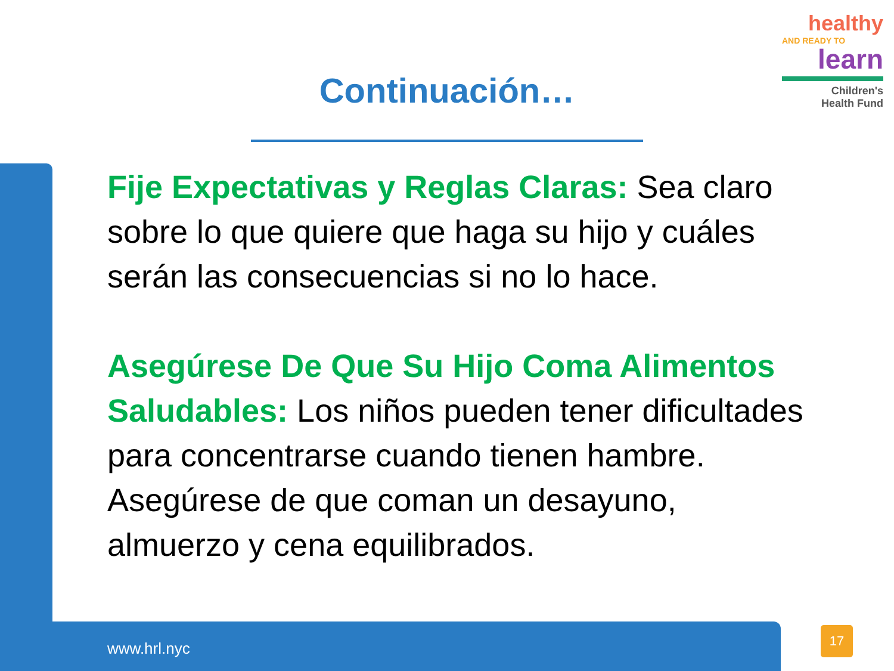healthy
AND READY TO
learn
Children's
Health Fund
Continuación…
Fije Expectativas y Reglas Claras: Sea claro sobre lo que quiere que haga su hijo y cuáles serán las consecuencias si no lo hace.
Asegúrese De Que Su Hijo Coma Alimentos Saludables: Los niños pueden tener dificultades para concentrarse cuando tienen hambre. Asegúrese de que coman un desayuno, almuerzo y cena equilibrados.
www.hrl.nyc
17